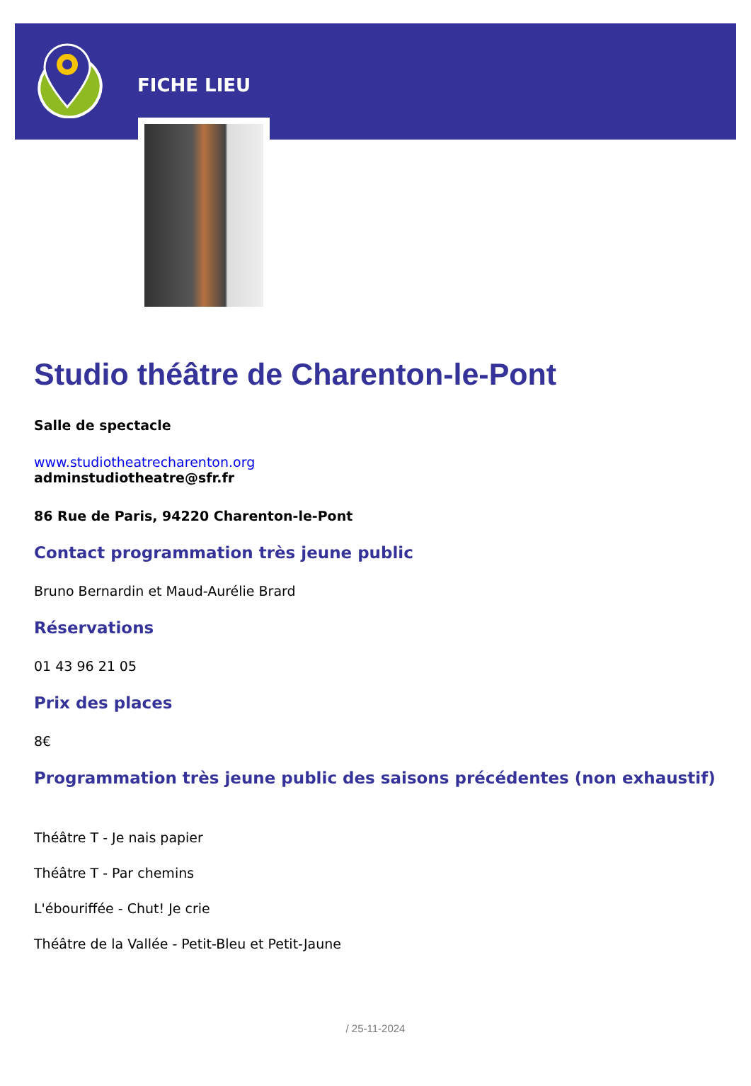FICHE LIEU
Studio théâtre de Charenton-le-Pont
Salle de spectacle
www.studiotheatrecharenton.org
adminstudiotheatre@sfr.fr
86 Rue de Paris, 94220 Charenton-le-Pont
Contact programmation très jeune public
Bruno Bernardin et Maud-Aurélie Brard
Réservations
01 43 96 21 05
Prix des places
8€
Programmation très jeune public des saisons précédentes (non exhaustif)
Théâtre T - Je nais papier
Théâtre T - Par chemins
L'ébouriffée - Chut! Je crie
Théâtre de la Vallée - Petit-Bleu et Petit-Jaune
/ 25-11-2024